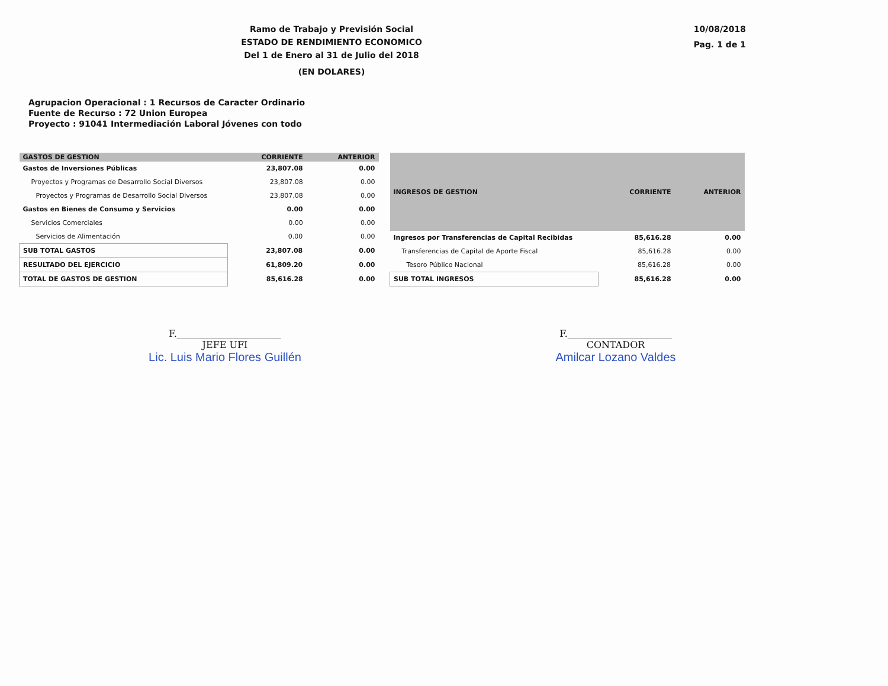Ramo de Trabajo y Previsión Social
ESTADO DE RENDIMIENTO ECONOMICO
Del 1 de Enero al 31 de Julio del 2018
(EN DOLARES)
10/08/2018
Pag. 1 de 1
Agrupacion Operacional : 1 Recursos de Caracter Ordinario
Fuente de Recurso : 72 Union Europea
Proyecto : 91041 Intermediación Laboral Jóvenes con todo
| GASTOS DE GESTION | CORRIENTE | ANTERIOR |
| --- | --- | --- |
| Gastos de Inversiones Públicas | 23,807.08 | 0.00 |
| Proyectos y Programas de Desarrollo Social Diversos | 23,807.08 | 0.00 |
| Proyectos y Programas de Desarrollo Social Diversos | 23,807.08 | 0.00 |
| Gastos en Bienes de Consumo y Servicios | 0.00 | 0.00 |
| Servicios Comerciales | 0.00 | 0.00 |
| Servicios de Alimentación | 0.00 | 0.00 |
| SUB TOTAL GASTOS | 23,807.08 | 0.00 |
| RESULTADO DEL EJERCICIO | 61,809.20 | 0.00 |
| TOTAL DE GASTOS DE GESTION | 85,616.28 | 0.00 |
| INGRESOS DE GESTION | CORRIENTE | ANTERIOR |
| --- | --- | --- |
| Ingresos por Transferencias de Capital Recibidas | 85,616.28 | 0.00 |
| Transferencias de Capital de Aporte Fiscal | 85,616.28 | 0.00 |
| Tesoro Público Nacional | 85,616.28 | 0.00 |
| SUB TOTAL INGRESOS | 85,616.28 | 0.00 |
F.______________________
JEFE UFI
Lic. Luis Mario Flores Guillén
F.______________________
CONTADOR
Amilcar Lozano Valdes